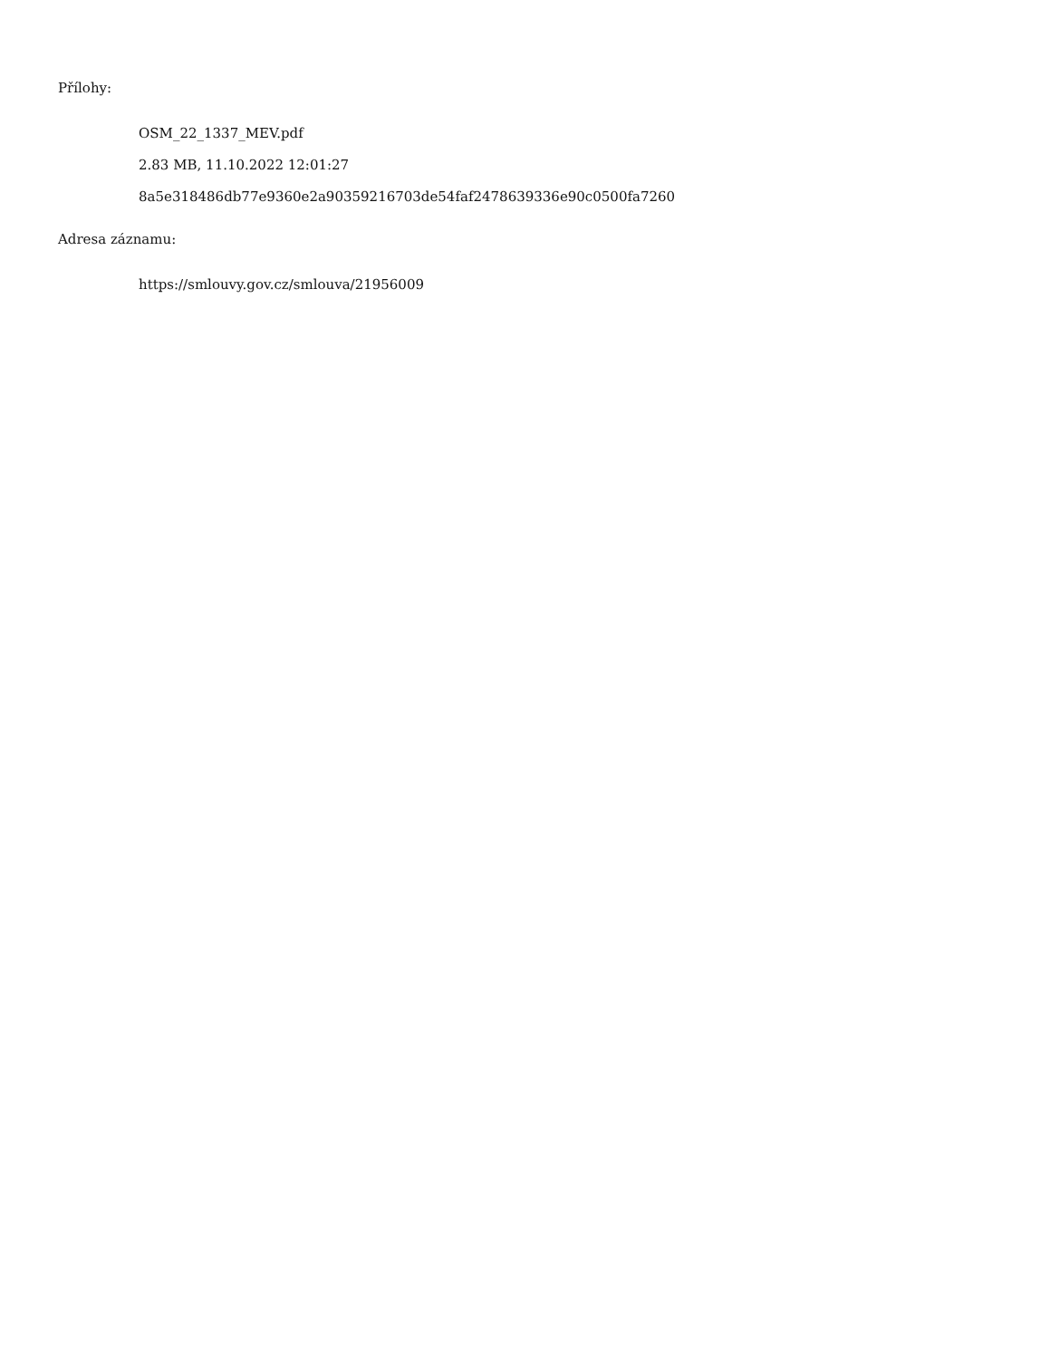Přílohy:
OSM_22_1337_MEV.pdf
2.83 MB, 11.10.2022 12:01:27
8a5e318486db77e9360e2a90359216703de54faf2478639336e90c0500fa7260
Adresa záznamu:
https://smlouvy.gov.cz/smlouva/21956009